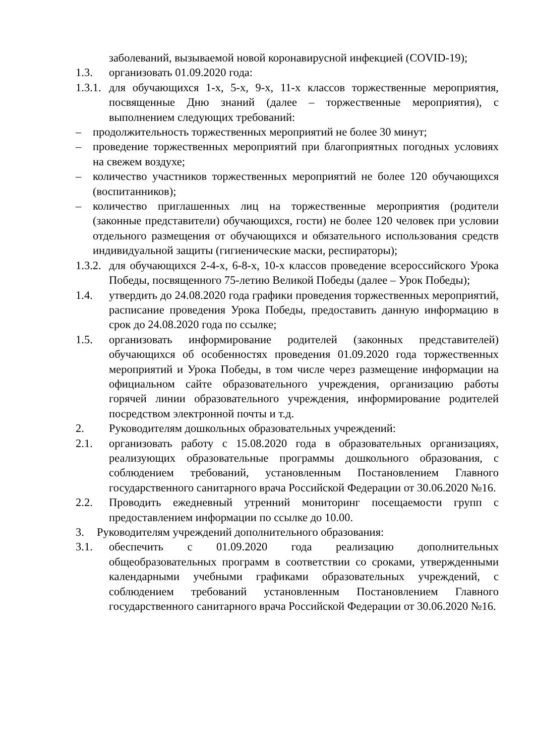заболеваний, вызываемой новой коронавирусной инфекцией (COVID-19);
1.3. организовать 01.09.2020 года:
1.3.1.
для обучающихся 1-х, 5-х, 9-х, 11-х классов торжественные мероприятия, посвященные Дню знаний (далее – торжественные мероприятия), с выполнением следующих требований:
– продолжительность торжественных мероприятий не более 30 минут;
– проведение торжественных мероприятий при благоприятных погодных условиях на свежем воздухе;
– количество участников торжественных мероприятий не более 120 обучающихся (воспитанников);
– количество приглашенных лиц на торжественные мероприятия (родители (законные представители) обучающихся, гости) не более 120 человек при условии отдельного размещения от обучающихся и обязательного использования средств индивидуальной защиты (гигиенические маски, респираторы);
1.3.2.
для обучающихся 2-4-х, 6-8-х, 10-х классов проведение всероссийского Урока Победы, посвященного 75-летию Великой Победы (далее – Урок Победы);
1.4. утвердить до 24.08.2020 года графики проведения торжественных мероприятий, расписание проведения Урока Победы, предоставить данную информацию в срок до 24.08.2020 года по ссылке;
1.5. организовать информирование родителей (законных представителей) обучающихся об особенностях проведения 01.09.2020 года торжественных мероприятий и Урока Победы, в том числе через размещение информации на официальном сайте образовательного учреждения, организацию работы горячей линии образовательного учреждения, информирование родителей посредством электронной почты и т.д.
2. Руководителям дошкольных образовательных учреждений:
2.1. организовать работу с 15.08.2020 года в образовательных организациях, реализующих образовательные программы дошкольного образования, с соблюдением требований, установленным Постановлением Главного государственного санитарного врача Российской Федерации от 30.06.2020 №16.
2.2. Проводить ежедневный утренний мониторинг посещаемости групп с предоставлением информации по ссылке до 10.00.
3. Руководителям учреждений дополнительного образования:
3.1. обеспечить с 01.09.2020 года реализацию дополнительных общеобразовательных программ в соответствии со сроками, утвержденными календарными учебными графиками образовательных учреждений, с соблюдением требований установленным Постановлением Главного государственного санитарного врача Российской Федерации от 30.06.2020 №16.